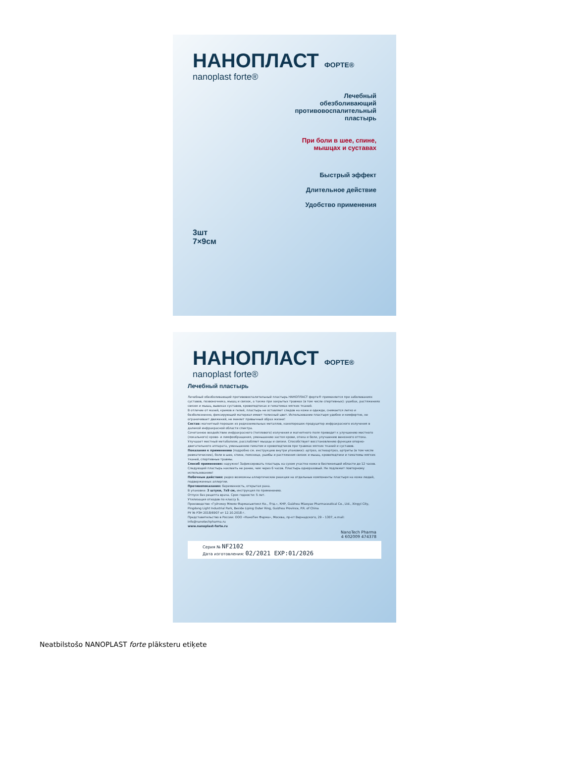НАНОПЛАСТ ФОРТЕ®
nanoplast forte®
Лечебный
обезболивающий
противовоспалительный
пластырь
При боли в шее, спине,
мышцах и суставах
Быстрый эффект
Длительное действие
Удобство применения
3шт
7×9см
НАНОПЛАСТ ФОРТЕ®
nanoplast forte®
Лечебный пластырь
Лечебный обезболивающий противовоспалительный пластырь НАНОПЛАСТ форте® применяется при заболеваниях суставов, позвоночника, мышц и связок, а также при закрытых травмах (в том числе спортивных): ушибах, растяжениях связок и мышц, вывихах суставов, кровоподтеках и гематомах мягких тканей.
В отличие от мазей, кремов и гелей, пластырь не оставляет следов на коже и одежде, снимается легко и безболезненно, фиксирующий материал имеет телесный цвет. Использование пластыря удобно и комфортно, не ограничивает движений, не меняет привычный образ жизни!
Состав: магнитный порошок из редкоземельных металлов, нанопорошок-продуцитор инфракрасного излучения в далекой инфракрасной области спектра.
Сочетанное воздействие инфракрасного (теплового) излучения и магнитного поля приводит к улучшению местного (локального) крово- и лимфообращения, уменьшению застоя крови, отека и боли, улучшению венозного оттока. Улучшает местный метаболизм, расслабляет мышцы и связки. Способствует восстановлению функции опорно-двигательного аппарата, уменьшению гематом и кровоподтеков при травмах мягких тканей и суставов.
Показания к применению (подробно см. инструкцию внутри упаковки): артроз, остеоартроз, артриты (в том числе ревматические), боли в шее, спине, пояснице, ушибы и растяжения связок и мышц, кровоподтеки и гематомы мягких тканей, спортивные травмы.
Способ применения: наружно! Зафиксировать пластырь на сухом участке кожи в беспокоящей области до 12 часов. Следующий пластырь наклеить не ранее, чем через 6 часов. Пластырь одноразовый. Не подлежит повторному использованию!
Побочные действия: редко возможны аллергические реакции на отдельные компоненты пластыря на коже людей, подверженных аллергии.
Противопоказания: беременность, открытая рана.
В упаковке: 3 штуки, 7х9 см, инструкция по применению.
Отпуск без рецепта врача. Срок годности: 5 лет.
Утилизация отходов по классу Б.
Производство «Гуйчжоу Мяояо Фармасьютикл Ко., Лтд.», КНР, Guizhou Miaoyao Pharmaceutical Co., Ltd., Xingyi City, Pingdong Light Industrial Park, Beside Liping Outer Ring, Guizhou Province, P.R. of China
РУ № РЗН 2018/6907 от 12.10.2018 г.
Представительство в России: ООО «НаноТек Фарма», Москва, пр-кт Вернадского, 29 – 1307, e.mail: info@nanotechpharma.ru
www.nanoplast-forte.ru
NanoTech Pharma
4 602009 474378
Серия № NF2102
Дата изготовления: 02/2021 EXP:01/2026
Neatbilstošo NANOPLAST forte plāksteru etiķete